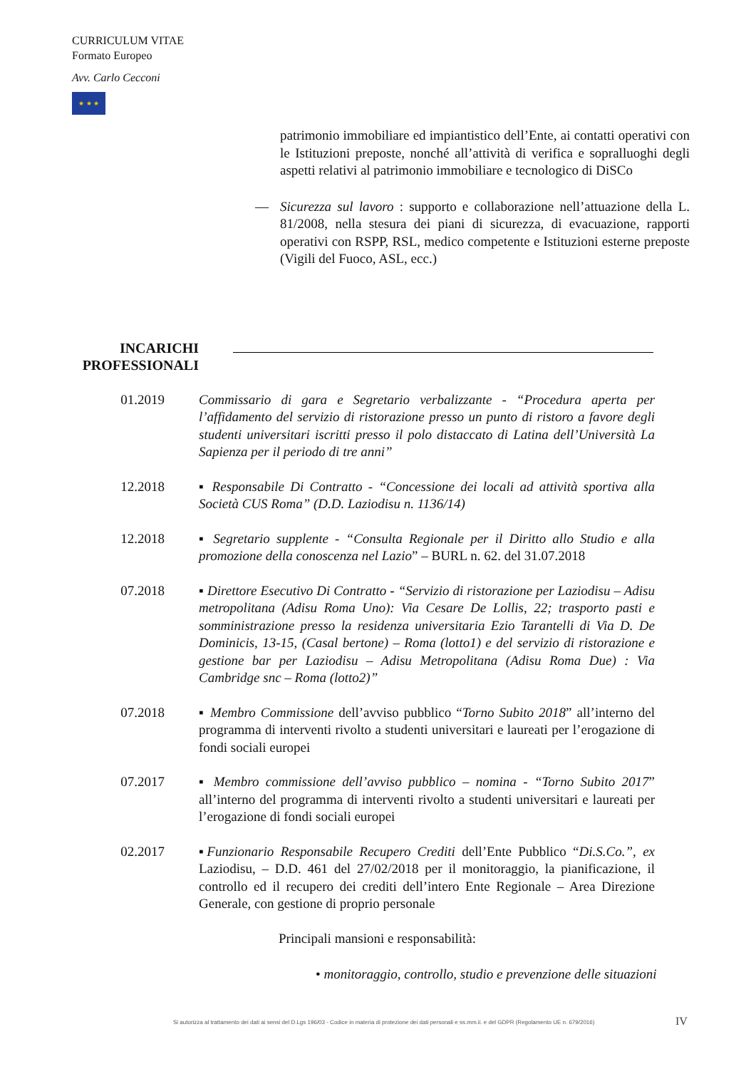CURRICULUM VITAE
Formato Europeo
Avv. Carlo Cecconi
★ ★ ★
patrimonio immobiliare ed impiantistico dell’Ente, ai contatti operativi con le Istituzioni preposte, nonché all’attività di verifica e sopralluoghi degli aspetti relativi al patrimonio immobiliare e tecnologico di DiSCo
— Sicurezza sul lavoro : supporto e collaborazione nell’attuazione della L. 81/2008, nella stesura dei piani di sicurezza, di evacuazione, rapporti operativi con RSPP, RSL, medico competente e Istituzioni esterne preposte (Vigili del Fuoco, ASL, ecc.)
INCARICHI
PROFESSIONALI
01.2019 Commissario di gara e Segretario verbalizzante - “Procedura aperta per l’affidamento del servizio di ristorazione presso un punto di ristoro a favore degli studenti universitari iscritti presso il polo distaccato di Latina dell’Università La Sapienza per il periodo di tre anni”
12.2018 ▪ Responsabile Di Contratto - “Concessione dei locali ad attività sportiva alla Società CUS Roma” (D.D. Laziodisu n. 1136/14)
12.2018 ▪ Segretario supplente - “Consulta Regionale per il Diritto allo Studio e alla promozione della conoscenza nel Lazio” – BURL n. 62. del 31.07.2018
07.2018 ▪ Direttore Esecutivo Di Contratto - “Servizio di ristorazione per Laziodisu – Adisu metropolitana (Adisu Roma Uno): Via Cesare De Lollis, 22; trasporto pasti e somministrazione presso la residenza universitaria Ezio Tarantelli di Via D. De Dominicis, 13-15, (Casal bertone) – Roma (lotto1) e del servizio di ristorazione e gestione bar per Laziodisu – Adisu Metropolitana (Adisu Roma Due) : Via Cambridge snc – Roma (lotto2)”
07.2018 ▪ Membro Commissione dell’avviso pubblico “Torno Subito 2018” all’interno del programma di interventi rivolto a studenti universitari e laureati per l’erogazione di fondi sociali europei
07.2017 ▪ Membro commissione dell’avviso pubblico – nomina - “Torno Subito 2017” all’interno del programma di interventi rivolto a studenti universitari e laureati per l’erogazione di fondi sociali europei
02.2017 ▪Funzionario Responsabile Recupero Crediti dell’Ente Pubblico “Di.S.Co.”, ex Laziodisu, – D.D. 461 del 27/02/2018 per il monitoraggio, la pianificazione, il controllo ed il recupero dei crediti dell’intero Ente Regionale – Area Direzione Generale, con gestione di proprio personale
Principali mansioni e responsabilità:
• monitoraggio, controllo, studio e prevenzione delle situazioni
Si autorizza al trattamento dei dati ai sensi del D.Lgs 196/03 - Codice in materia di protezione dei dati personali e ss.mm.ii. e del GDPR (Regolamento UE n. 679/2016)
IV